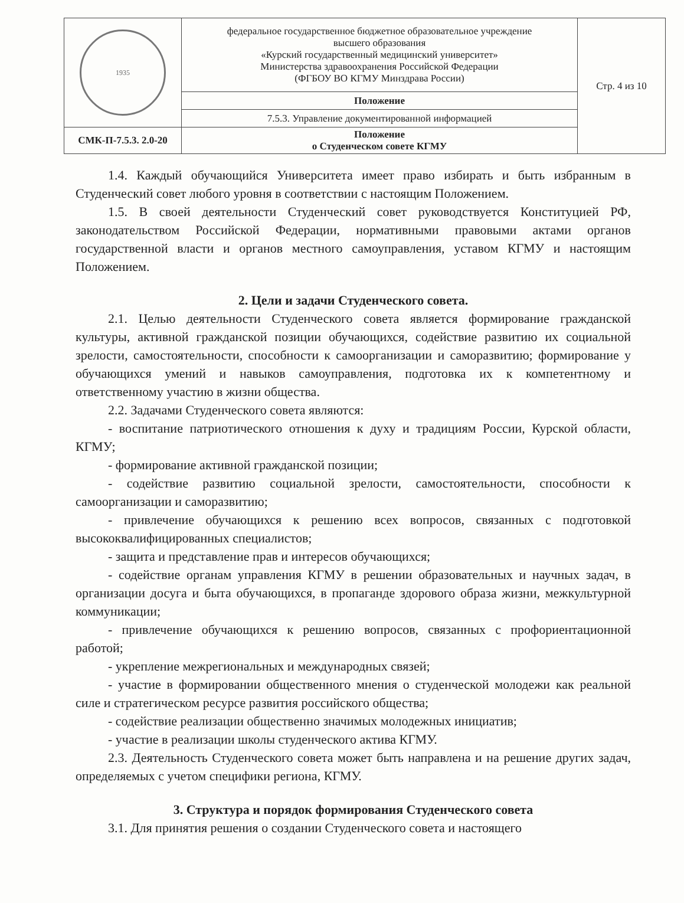| 1935 | федеральное государственное бюджетное образовательное учреждение высшего образования «Курский государственный медицинский университет» Министерства здравоохранения Российской Федерации (ФГБОУ ВО КГМУ Минздрава России) | Стр. 4 из 10 |
| | Положение | |
| | 7.5.3. Управление документированной информацией | |
| СМК-П-7.5.3. 2.0-20 | Положение о Студенческом совете КГМУ | |
1.4. Каждый обучающийся Университета имеет право избирать и быть избранным в Студенческий совет любого уровня в соответствии с настоящим Положением.
1.5. В своей деятельности Студенческий совет руководствуется Конституцией РФ, законодательством Российской Федерации, нормативными правовыми актами органов государственной власти и органов местного самоуправления, уставом КГМУ и настоящим Положением.
2. Цели и задачи Студенческого совета.
2.1. Целью деятельности Студенческого совета является формирование гражданской культуры, активной гражданской позиции обучающихся, содействие развитию их социальной зрелости, самостоятельности, способности к самоорганизации и саморазвитию; формирование у обучающихся умений и навыков самоуправления, подготовка их к компетентному и ответственному участию в жизни общества.
2.2. Задачами Студенческого совета являются:
- воспитание патриотического отношения к духу и традициям России, Курской области, КГМУ;
- формирование активной гражданской позиции;
- содействие развитию социальной зрелости, самостоятельности, способности к самоорганизации и саморазвитию;
- привлечение обучающихся к решению всех вопросов, связанных с подготовкой высококвалифицированных специалистов;
- защита и представление прав и интересов обучающихся;
- содействие органам управления КГМУ в решении образовательных и научных задач, в организации досуга и быта обучающихся, в пропаганде здорового образа жизни, межкультурной коммуникации;
- привлечение обучающихся к решению вопросов, связанных с профориентационной работой;
- укрепление межрегиональных и международных связей;
- участие в формировании общественного мнения о студенческой молодежи как реальной силе и стратегическом ресурсе развития российского общества;
- содействие реализации общественно значимых молодежных инициатив;
- участие в реализации школы студенческого актива КГМУ.
2.3. Деятельность Студенческого совета может быть направлена и на решение других задач, определяемых с учетом специфики региона, КГМУ.
3. Структура и порядок формирования Студенческого совета
3.1. Для принятия решения о создании Студенческого совета и настоящего